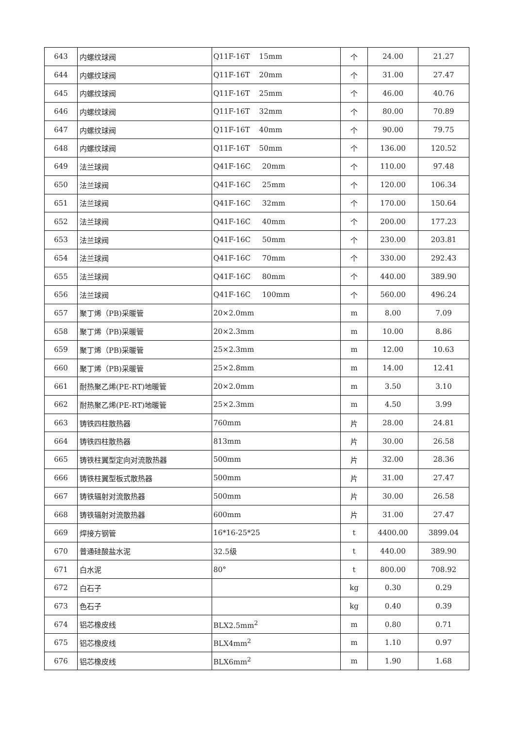| 643 | 内螺纹球阀 | Q11F-16T 15mm | 个 | 24.00 | 21.27 |
| 644 | 内螺纹球阀 | Q11F-16T 20mm | 个 | 31.00 | 27.47 |
| 645 | 内螺纹球阀 | Q11F-16T 25mm | 个 | 46.00 | 40.76 |
| 646 | 内螺纹球阀 | Q11F-16T 32mm | 个 | 80.00 | 70.89 |
| 647 | 内螺纹球阀 | Q11F-16T 40mm | 个 | 90.00 | 79.75 |
| 648 | 内螺纹球阀 | Q11F-16T 50mm | 个 | 136.00 | 120.52 |
| 649 | 法兰球阀 | Q41F-16C 20mm | 个 | 110.00 | 97.48 |
| 650 | 法兰球阀 | Q41F-16C 25mm | 个 | 120.00 | 106.34 |
| 651 | 法兰球阀 | Q41F-16C 32mm | 个 | 170.00 | 150.64 |
| 652 | 法兰球阀 | Q41F-16C 40mm | 个 | 200.00 | 177.23 |
| 653 | 法兰球阀 | Q41F-16C 50mm | 个 | 230.00 | 203.81 |
| 654 | 法兰球阀 | Q41F-16C 70mm | 个 | 330.00 | 292.43 |
| 655 | 法兰球阀 | Q41F-16C 80mm | 个 | 440.00 | 389.90 |
| 656 | 法兰球阀 | Q41F-16C 100mm | 个 | 560.00 | 496.24 |
| 657 | 聚丁烯（PB)采暖管 | 20×2.0mm | m | 8.00 | 7.09 |
| 658 | 聚丁烯（PB)采暖管 | 20×2.3mm | m | 10.00 | 8.86 |
| 659 | 聚丁烯（PB)采暖管 | 25×2.3mm | m | 12.00 | 10.63 |
| 660 | 聚丁烯（PB)采暖管 | 25×2.8mm | m | 14.00 | 12.41 |
| 661 | 耐热聚乙烯(PE-RT)地暖管 | 20×2.0mm | m | 3.50 | 3.10 |
| 662 | 耐热聚乙烯(PE-RT)地暖管 | 25×2.3mm | m | 4.50 | 3.99 |
| 663 | 铸铁四柱散热器 | 760mm | 片 | 28.00 | 24.81 |
| 664 | 铸铁四柱散热器 | 813mm | 片 | 30.00 | 26.58 |
| 665 | 铸铁柱翼型定向对流散热器 | 500mm | 片 | 32.00 | 28.36 |
| 666 | 铸铁柱翼型板式散热器 | 500mm | 片 | 31.00 | 27.47 |
| 667 | 铸铁辐射对流散热器 | 500mm | 片 | 30.00 | 26.58 |
| 668 | 铸铁辐射对流散热器 | 600mm | 片 | 31.00 | 27.47 |
| 669 | 焊接方钢管 | 16*16-25*25 | t | 4400.00 | 3899.04 |
| 670 | 普通硅酸盐水泥 | 32.5级 | t | 440.00 | 389.90 |
| 671 | 白水泥 | 80° | t | 800.00 | 708.92 |
| 672 | 白石子 | | kg | 0.30 | 0.29 |
| 673 | 色石子 | | kg | 0.40 | 0.39 |
| 674 | 铝芯橡皮线 | BLX2.5mm<sup>2</sup> | m | 0.80 | 0.71 |
| 675 | 铝芯橡皮线 | BLX4mm<sup>2</sup> | m | 1.10 | 0.97 |
| 676 | 铝芯橡皮线 | BLX6mm<sup>2</sup> | m | 1.90 | 1.68 |